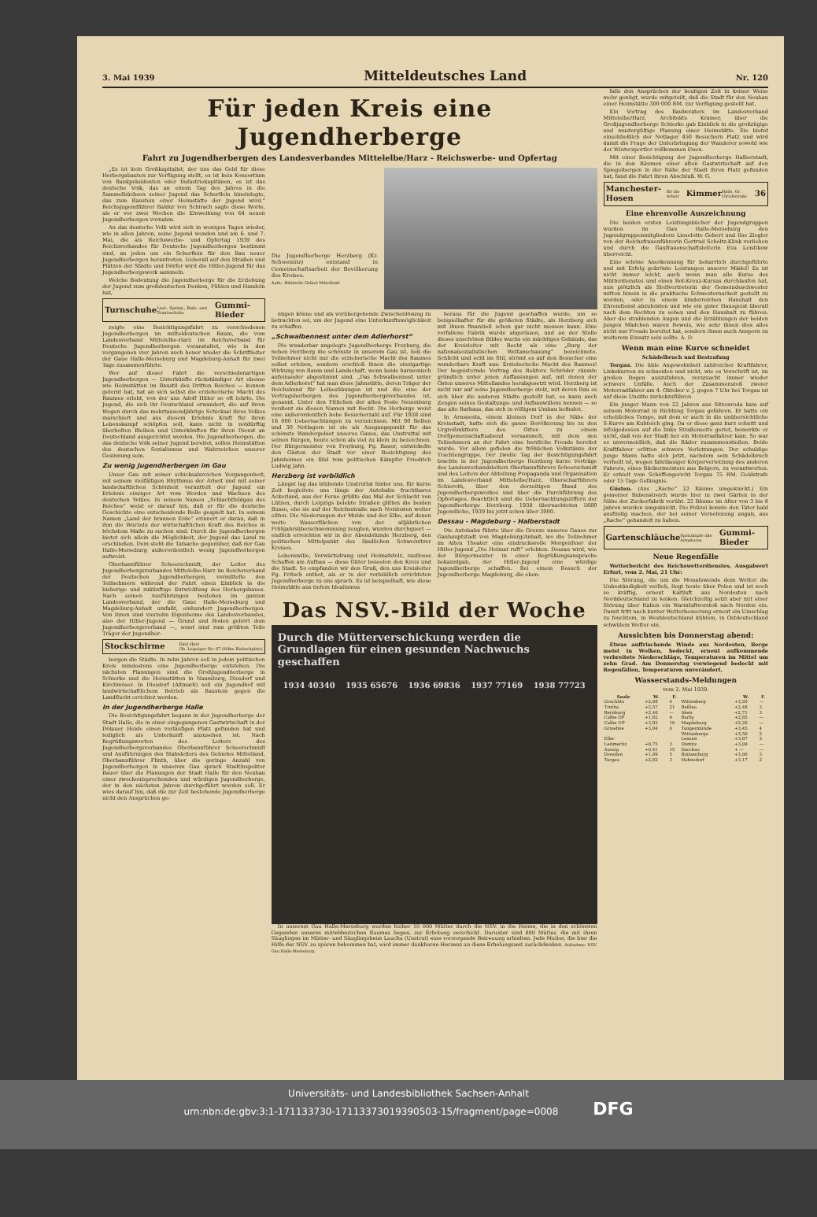3. Mai 1939 Mitteldeutsches Land Nr. 120
Für jeden Kreis eine Jugendherberge
Fahrt zu Jugendherbergen des Landesverbandes Mittelelbe/Harz - Reichswerbe- und Opfertag
„Es ist kein Großkapitalist, der uns das Geld für diese Herbergsbauten zur Verfügung stellt, es ist kein Konsortium von Bankpräsidenten oder Industriekapitänen, es ist das deutsche Volk, das an einem Tag des Jahres in die Sammelbüchsen seiner Jugend das Scherflein hineinlegte, das zum Baustein einer Heimstätte der Jugend wird.“ Reichsjugendführer Baldur von Schirach sagte diese Worte, als er vor zwei Wochen die Einweihung von 64 neuen Jugendherbergen vornahm.
An das deutsche Volk wird sich in wenigen Tagen wieder, wie in allen Jahren, seine Jugend wenden und am 6. und 7. Mai, die als Reichswerbe- und Opfertag 1939 des Reichsverbandes für Deutsche Jugendherbergen bestimmt sind, an jeden um ein Scherflein für den Bau neuer Jugendherbergen herantreten. Ueberall auf den Straßen und Plätzen der Städte und Dörfer wird die Hitler-Jugend für das Jugendherbergswerk sammeln.
Welche Bedeutung die Jugendherberge für die Erziehung der Jugend zum großdeutschen Denken, Fühlen und Handeln hat,
Turnschuhe Lauf-, Spring-, Bade- und Tennisschuhe Gummi-Bieder
zeigte eine Besichtigungsfahrt zu verschiedenen Jugendherbergen im mitteldeutschen Raum, die vom Landesverband Mittelelbe-Harz im Reichsverband für Deutsche Jugendherbergen veranstaltet, wie in den vergangenen vier Jahren auch heuer wieder die Schriftleiter der Gaue Halle-Merseburg und Magdeburg-Anhalt für zwei Tage zusammenführte.
Wer auf dieser Fahrt die verschiedenartigen Jugendherbergen — Unterkünfte rückständiger Art ebenso wie Heimstätten im Baustil des Dritten Reiches — kennen gelernt hat, hat an sich selbst die erzieherische Macht des Raumes erlebt, von der uns Adolf Hitler so oft lehrte. Die Jugend, die sich ihr Deutschland erwandert, die auf ihren Wegen durch das mehrtausendjährige Schicksal ihres Volkes marschiert und aus diesem Erlebnis Kraft für ihren Lebenskampf schöpfen soll, kann nicht in notdürftig überholten Bleiben und Unterkünften für ihren Dienst an Deutschland ausgerichtet werden. Die Jugendherbergen, die das deutsche Volk seiner Jugend bereitet, sollen Heimstätten des deutschen Sozialismus und Wahrzeichen unserer Gesinnung sein.
Zu wenig Jugendherbergen im Gau
Unser Gau mit seiner schicksalsreichen Vergangenheit, mit seinem vielfältigen Rhythmus der Arbeit und mit seiner landschaftlichen Schönheit vermittelt der Jugend ein Erlebnis einziger Art vom Werden und Wachsen des deutschen Volkes. In seinem Namen „Schlachtfeldgau des Reiches“ weist er darauf hin, daß er für die deutsche Geschichte eine entscheidende Rolle gespielt hat. In seinem Namen „Land der braunen Erde“ erinnert er daran, daß in ihm die Wurzeln der wirtschaftlichen Kraft des Reiches in höchstem Maße zu suchen sind. Durch die Jugendherbergen bietet sich allein die Möglichkeit, der Jugend das Land zu erschließen. Dem steht die Tatsache gegenüber, daß der Gau Halle-Merseburg außerordentlich wenig Jugendherbergen aufweist.
Oberbannführer Scheerschmidt, der Leiter des Jugendherbergsverbandes Mittelelbe-Harz im Reichsverband der Deutschen Jugendherbergen, vermittelte den Teilnehmern während der Fahrt einen Einblick in die bisherige und zukünftige Entwicklung des Herbergsbaues. Nach seinen Ausführungen bestehen im ganzen Landesverband, der die Gaue Halle-Merseburg und Magdeburg-Anhalt umfaßt, einhundert Jugendherbergen. Von ihnen sind vierzehn Eigenheime des Landesverbandes, also der Hitler-Jugend — Grund und Boden gehört dem Jugendherbergsverband —, sonst sind zum größten Teile Träger der Jugendher-
Stockschirme Emil Herz
Ob. Leipziger Str. 67 (Nähe Riebeckplatz)
bergen die Städte. In zehn Jahren soll in jedem politischen Kreis mindestens eine Jugendherberge entstehen. Die nächsten Planungen sind die Großjugendherberge in Schierke und die Heimstätten in Naumburg, Diesdorf und Kirchmöser. In Diesdorf (Altmark) soll ein Jugendhof mit landwirtschaftlichem Betrieb als Baustein gegen die Landflucht errichtet werden.
In der Jugendherberge Halle
Die Besichtigungsfahrt begann in der Jugendherberge der Stadt Halle, die in einer eingegangenen Gastwirtschaft in der Dölauer Heide einen vorläufigen Platz gefunden hat und lediglich als Unterkunft anzusehen ist. Nach Begrüßungsworten des Leiters des Jugendherbergsverbandes Oberbannführer Scheerschmidt und Ausführungen des Stabsleiters des Gebietes Mittelland, Oberbannführer Flinth, über die geringe Anzahl von Jugendherbergen in unserem Gau sprach Stadtinspektor Bauer über die Planungen der Stadt Halle für den Neubau einer zweckentsprechenden und würdigen Jugendherberge, der in den nächsten Jahren durchgeführt werden soll. Er wies darauf hin, daß die zur Zeit bestehende Jugendherberge nicht den Ansprüchen ge-
Die Jugendherberge Herzberg (Kr. Schweinitz) entstand in Gemeinschaftsarbeit der Bevölkerung des Kreises.
Aufn.: Bildstelle Gebiet Mittelland
nügen könne und als vorübergehende Zwischenlösung zu betrachten sei, um der Jugend eine Unterkunftsmöglichkeit zu schaffen.
„Schwalbennest unter dem Adlerhorst“
Die wunderbar angelegte Jugendherberge Freyburg, die neben Herzberg die schönste in unserem Gau ist, ließ die Teilnehmer nicht nur die erzieherische Macht des Raumes selbst erleben, sondern erschloß ihnen die einzigartige Wirkung von Raum und Landschaft, wenn beide harmonisch aufeinander abgestimmt sind. „Das Schwalbennest unter dem Adlerhorst“ hat man diese Jahnstätte, deren Träger der Reichsbund für Leibesübungen ist und die eine der Vertragsherbergen des Jugendherbergsverbandes ist, genannt. Unter den Fittichen der alten Feste Neuenburg verdient sie diesen Namen mit Recht. Die Herberge weist eine außerordentlich hohe Besucherzahl auf. Für 1938 sind 16 000 Uebernachtungen zu verzeichnen. Mit 90 Betten und 30 Notlagern ist sie als Ausgangspunkt für das schönste Wandergebiet unseres Gaues, das Unstruttal mit seinen Burgen, heute schon als viel zu klein zu bezeichnen. Der Bürgermeister von Freyburg, Pg. Bauer, entwickelte den Gästen der Stadt vor einer Besichtigung des Jahnheimes ein Bild vom politischen Kämpfer Friedrich Ludwig Jahn.
Herzberg ist vorbildlich
Längst lag das blühende Unstruttal hinter uns, für kurze Zeit begleitete uns längs der Autobahn fruchtbares Ackerland, aus der Ferne grüßte das Mal der Schlacht von Lützen, durch Leipzigs belebte Straßen glitten die beiden Busse, ehe sie auf der Reichsstraße nach Nordosten weiter eilten. Die Niederungen der Mulde und der Elbe, auf denen weite Wasserflächen von der alljährlichen Frühjahrsüberschwemmung zeugten, wurden durchquert — endlich erreichten wir in der Abendstunde Herzberg, den politischen Mittelpunkt des ländlichen Schweinitzer Kreises.
Lebenswille, Vorwärtsdrang und Heimatstolz, rastloses Schaffen am Aufbau — diese Güter beseelen den Kreis und die Stadt. So empfanden wir den Gruß, den uns Kreisleiter Pg. Fritsch entbot, als er in der vorbildlich errichteten Jugendherberge zu uns sprach. Es ist beispielhaft, wie diese Heimstätte aus tiefem Idealismus
heraus für die Jugend geschaffen wurde, um so beispielhafter für die größeren Städte, als Herzberg sich mit ihnen finanziell schon gar nicht messen kann. Eine verfallene Fabrik wurde abgerissen, und an der Stelle dieses unschönen Bildes wuchs ein mächtiges Gebäude, das der Kreisleiter mit Recht als eine „Burg der nationalsozialistischen Weltanschauung“ bezeichnete. Schlicht und echt im Stil, strömt es auf den Besucher eine wunderbare Kraft aus: Erzieherische Macht des Raumes! Der begeisternde Vortrag des Rektors Schröder räumte gründlich unter jenen Auffassungen auf, mit denen der Osten unseres Mittellandes herabgesetzt wird. Herzberg ist nicht nur auf seine Jugendherberge stolz, mit deren Bau es sich über die anderen Städte gestellt hat, es kann auch Zeugen seines Gestaltungs- und Aufbauwillens nennen — so das alte Rathaus, das sich in völligem Umbau befindet.
In Arnsnesta, einem kleinen Dorf in der Nähe der Kreisstadt, hatte sich die ganze Bevölkerung bis zu den Urgroßmüttern des Ortes zu einem Dorfgemeinschaftsabend versammelt, mit dem den Teilnehmern an der Fahrt eine herzliche Freude bereitet wurde. Vor allem gefielen die fröhlichen Volkstänze der Trachtengruppe. Der zweite Tag der Besichtigungsfahrt brachte in der Jugendherberge Herzberg kurze Vorträge des Landesverbandsleiters Oberbannführers Scheerschmidt und des Leiters der Abteilung Propaganda und Organisation im Landesverband Mittelelbe/Harz, Oberscharführers Schieroth, über den derzeitigen Stand des Jugendherbergswerkes und über die Durchführung des Opfertages. Beachtlich sind die Uebernachtungsziffern der Jugendherberge Herzberg. 1938 übernachteten 5600 Jugendliche, 1939 bis jetzt schon über 3000.
Dessau - Magdeburg - Halberstadt
Die Autobahn führte über die Grenze unseres Gaues zur Gauhauptstadt von Magdeburg/Anhalt, wo die Teilnehmer im Alten Theater eine eindrucksvolle Morgenfeier der Hitler-Jugend „Die Heimat ruft“ erlebten. Dessau wird, wie der Bürgermeister in einer Begrüßungsansprache bekanntgab, der Hitler-Jugend eine würdige Jugendherberge schaffen. Bei einem Besuch der Jugendherberge Magdeburg, die eben-
Das NSV.-Bild der Woche
Durch die Mütterverschickung werden die Grundlagen für einen gesunden Nachwuchs geschaffen
1934 40340 1935 65676 1936 69836 1937 77169 1938 77723
In unserem Gau Halle-Merseburg wurden bisher 10 000 Mütter durch die NSV. in die Heime, die in den schönsten Gegenden unseres mitteldeutschen Raumes liegen, zur Erholung verschickt. Darunter sind 800 Mütter, die mit ihren Säuglingen im Mütter- und Säuglingsheim Laucha (Unstrut) eine vorsorgende Betreuung erhielten. Jede Mutter, die hier die Hilfe der NSV. zu spüren bekommen hat, wird immer dankbaren Herzens an diese Erholungszeit zurückdenken. Aufnahme: NSV. Gau Halle-Merseburg
falls den Ansprüchen der heutigen Zeit in keiner Weise mehr genügt, wurde mitgeteilt, daß die Stadt für den Neubau einer Heimstätte 300 000 RM. zur Verfügung gestellt hat.
Ein Vortrag des Bauberaters im Landesverband Mittelelbe/Harz, Architekts Kramer, über die Großjugendherberge Schierke gab Einblick in die großzügige und mustergültige Planung einer Heimstätte. Sie bietet einschließlich der Notlager 450 Besuchern Platz und wird damit die Frage der Unterbringung der Wanderer sowohl wie der Wintersportler vollkommen lösen.
Mit einer Besichtigung der Jugendherberge Halberstadt, die in den Räumen einer alten Gastwirtschaft auf den Spiegelbergen in der Nähe der Stadt ihren Platz gefunden hat, fand die Fahrt ihren Abschluß. W. G.
Manchester-Hosen für die Arbeit Kimmer Halle, Gr. Ulrichstraße 36
Eine ehrenvolle Auszeichnung
Die beiden ersten Leistungsbücher der Jugendgruppen wurden im Gau Halle-Merseburg den Jugendgruppenmitgliedern Lieselotte Gebert und Ilse Ziegler von der Reichsfrauenführerin Gertrud Scholtz-Klink verliehen und durch die Gaufrauenschaftsleiterin Eva Leistikow überreicht.
Eine schöne Anerkennung für beharrlich durchgeführte und mit Erfolg gekrönte Leistungen unserer Mädel! Es ist nicht immer leicht, auch wenn man alle Kurse des Mütterdienstes und einen Rot-Kreuz-Kursus durchlaufen hat, nun plötzlich als Stellvertreterin der Gemeindeschwester mitten hinein in die praktische Schwesternarbeit gestellt zu werden, oder in einem kinderreichen Haushalt den Ehrendienst abzuleisten und wie ein guter Hausgeist überall nach dem Rechten zu sehen und den Haushalt zu führen. Aber die strahlenden Augen und die Erzählungen der beiden jungen Mädchen waren Beweis, wie sehr ihnen dies alles nicht nur Freude bereitet hat, sondern ihnen auch Ansporn zu weiterem Einsatz sein sollte. A. D.
Wenn man eine Kurve schneidet
Schädelbruch und Bestrafung
Torgau. Die üble Angewohnheit zahlreicher Kraftfahrer, Linkskurven zu schneiden und nicht, wie es Vorschrift ist, im großen Bogen auszufahren, verursacht immer wieder schwere Unfälle. Auch der Zusammenstoß zweier Motorradfahrer am 4. Oktober v. J. gegen 7 Uhr bei Torgau ist auf diese Unsitte zurückzuführen.
Ein junger Mann von 22 Jahren aus Sitzenroda kam auf seinem Motorrad in Richtung Torgau gefahren. Er hatte ein erhebliches Tempo, mit dem er auch in die unübersichtliche S-Kurve am Kuhteich ging. Da er diese ganz kurz schnitt und infolgedessen auf die linke Straßenseite geriet, bemerkte er nicht, daß von der Stadt her ein Motorradfahrer kam. So war es unvermeidlich, daß die Räder zusammenstießen. Beide Kraftfahrer erlitten schwere Verletzungen. Der schuldige junge Mann hatte sich jetzt, nachdem sein Schädelbruch verheilt ist, wegen fahrlässiger Körperverletzung des anderen Fahrers, eines Bäckermeisters aus Belgern, zu verantworten. Er erhielt vom Schöffengericht Torgau 75 RM. Geldstrafe oder 15 Tage Gefängnis.
Güsten. (Aus „Rache“ 22 Bäume umgeknickt.) Ein gemeiner Bubenstreich wurde hier in zwei Gärten in der Nähe der Zuckerfabrik verübt. 22 Bäume im Alter von 3 bis 8 Jahren wurden umgeknickt. Die Polizei konnte den Täter bald ausfindig machen, der bei seiner Vernehmung angab, aus „Rache“ gehandelt zu haben.
Gartenschläuche Spritzköpfe alle Armaturen Gummi-Bieder
Neue Regenfälle
Wetterbericht des Reichswetterdienstes, Ausgabeort Erfurt, vom 2. Mai, 21 Uhr:
Die Störung, die um die Monatswende dem Wetter die Unbeständigkeit verlieh, liegt heute über Polen und ist noch so kräftig, erneut Kaltluft aus Nordosten nach Norddeutschland zu lenken. Gleichzeitig setzt aber mit einer Störung über Italien ein Warmluftvorstoß nach Norden ein. Damit tritt nach kurzer Wetterbesserung erneut ein Umschlag zu feuchtem, in Westdeutschland kühlem, in Ostdeutschland schwülem Wetter ein.
Aussichten bis Donnerstag abend:
Etwas auffrischende Winde aus Nordosten, Berge meist in Wolken, bedeckt, erneut aufkommende verbreitete Niederschläge, Temperaturen im Mittel um zehn Grad. Am Donnerstag vorwiegend bedeckt mit Regenfällen, Temperaturen unverändert.
Wasserstands-Meldungen
vom 2. Mai 1939.
| Saale | W. | F. | | W. | F. |
| --- | --- | --- | --- | --- | --- |
| Grochlitz | +2,68 | 4 | Wittenberg | +3,20 | — |
| Trotha | +2,57 | 21 | Roßlau | +2,48 | 3 |
| Bernburg | +2,46 | — | Aken | +2,71 | 3 |
| Calbe OP | +1,82 | 4 | Barby | +2,85 | — |
| Calbe UP | +3,02 | 10 | Magdeburg | +2,20 | — |
| Grizehne | +3,04 | 6 | Tangermünde | +3,45 | 4 |
| | | | Wittenberge | +3,56 | 2 |
| Elbe | | | Lenzen | +3,87 | 3 |
| Leitmeritz | +0,75 | 3 | Dömitz | +3,04 | — |
| Aussig | +0,41 | 15 | Darchau | + — | — |
| Dresden | +1,89 | 5 | Boitzenburg | +3,06 | 3 |
| Torgau | +2,82 | 3 | Hohnsdorf | +3,17 | 2 |
Universitäts- und Landesbibliothek Sachsen-Anhalt
urn:nbn:de:gbv:3:1-171133730-17113373019390503-15/fragment/page=0008 DFG